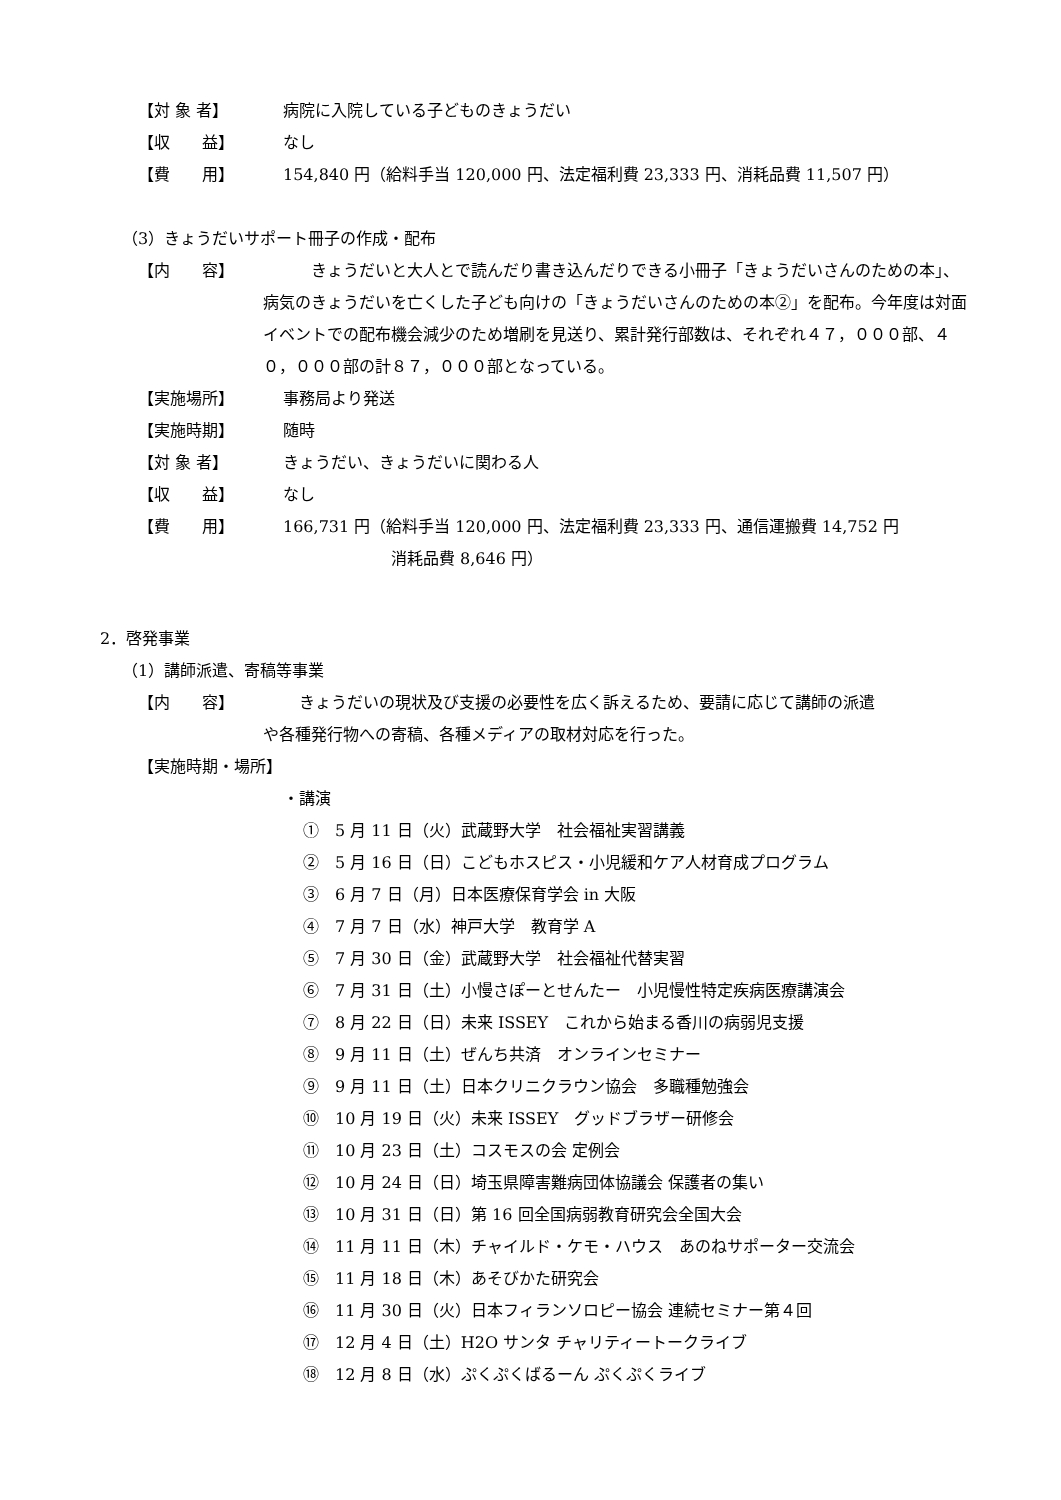【対 象 者】 病院に入院している子どものきょうだい
【収　　益】 なし
【費　　用】 154,840 円（給料手当 120,000 円、法定福利費 23,333 円、消耗品費 11,507 円）
（3）きょうだいサポート冊子の作成・配布
【内　　容】
　　きょうだいと大人とで読んだり書き込んだりできる小冊子「きょうだいさんのための本」、病気のきょうだいを亡くした子ども向けの「きょうだいさんのための本②」を配布。今年度は対面イベントでの配布機会減少のため増刷を見送り、累計発行部数は、それぞれ４７，０００部、４０，０００部の計８７，０００部となっている。
【実施場所】 事務局より発送
【実施時期】 随時
【対 象 者】 きょうだい、きょうだいに関わる人
【収　　益】 なし
【費　　用】 166,731 円（給料手当 120,000 円、法定福利費 23,333 円、通信運搬費 14,752 円
消耗品費 8,646 円）
2．啓発事業
（1）講師派遣、寄稿等事業
【内　　容】 　きょうだいの現状及び支援の必要性を広く訴えるため、要請に応じて講師の派遣
や各種発行物への寄稿、各種メディアの取材対応を行った。
【実施時期・場所】
・講演
①　5 月 11 日（火）武蔵野大学　社会福祉実習講義
②　5 月 16 日（日）こどもホスピス・小児緩和ケア人材育成プログラム
③　6 月 7 日（月）日本医療保育学会 in 大阪
④　7 月 7 日（水）神戸大学　教育学 A
⑤　7 月 30 日（金）武蔵野大学　社会福祉代替実習
⑥　7 月 31 日（土）小慢さぽーとせんたー　小児慢性特定疾病医療講演会
⑦　8 月 22 日（日）未来 ISSEY　これから始まる香川の病弱児支援
⑧　9 月 11 日（土）ぜんち共済　オンラインセミナー
⑨　9 月 11 日（土）日本クリニクラウン協会　多職種勉強会
⑩　10 月 19 日（火）未来 ISSEY　グッドブラザー研修会
⑪　10 月 23 日（土）コスモスの会 定例会
⑫　10 月 24 日（日）埼玉県障害難病団体協議会 保護者の集い
⑬　10 月 31 日（日）第 16 回全国病弱教育研究会全国大会
⑭　11 月 11 日（木）チャイルド・ケモ・ハウス　あのねサポーター交流会
⑮　11 月 18 日（木）あそびかた研究会
⑯　11 月 30 日（火）日本フィランソロピー協会 連続セミナー第４回
⑰　12 月 4 日（土）H2O サンタ チャリティートークライブ
⑱　12 月 8 日（水）ぷくぷくばるーん ぷくぷくライブ